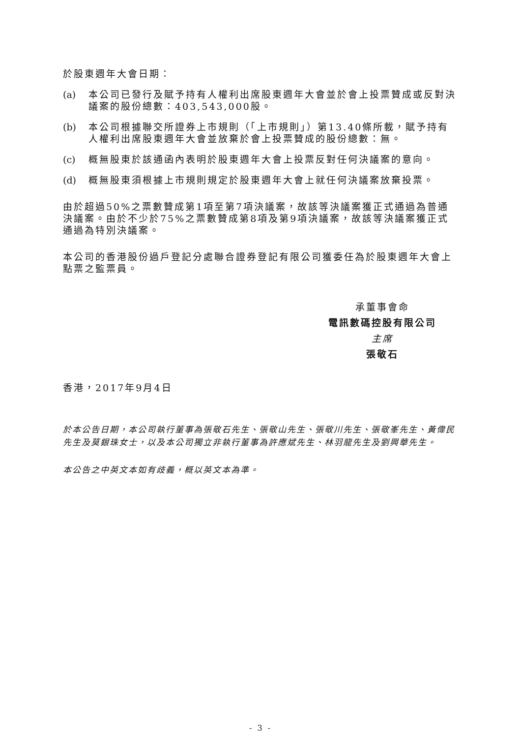於股東週年大會日期：
(a) 本公司已發行及賦予持有人權利出席股東週年大會並於會上投票贊成或反對決議案的股份總數：403,543,000股。
(b) 本公司根據聯交所證券上市規則（「上市規則」）第13.40條所載，賦予持有人權利出席股東週年大會並放棄於會上投票贊成的股份總數：無。
(c) 概無股東於該通函內表明於股東週年大會上投票反對任何決議案的意向。
(d) 概無股東須根據上市規則規定於股東週年大會上就任何決議案放棄投票。
由於超過50%之票數贊成第1項至第7項決議案，故該等決議案獲正式通過為普通決議案。由於不少於75%之票數贊成第8項及第9項決議案，故該等決議案獲正式通過為特別決議案。
本公司的香港股份過戶登記分處聯合證券登記有限公司獲委任為於股東週年大會上點票之監票員。
承董事會命
電訊數碼控股有限公司
主席
張敬石
香港，2017年9月4日
於本公告日期，本公司執行董事為張敬石先生、張敬山先生、張敬川先生、張敬峯先生、黃偉民先生及莫銀珠女士，以及本公司獨立非執行董事為許應斌先生、林羽龍先生及劉興華先生。
本公告之中英文本如有歧義，概以英文本為準。
- 3 -